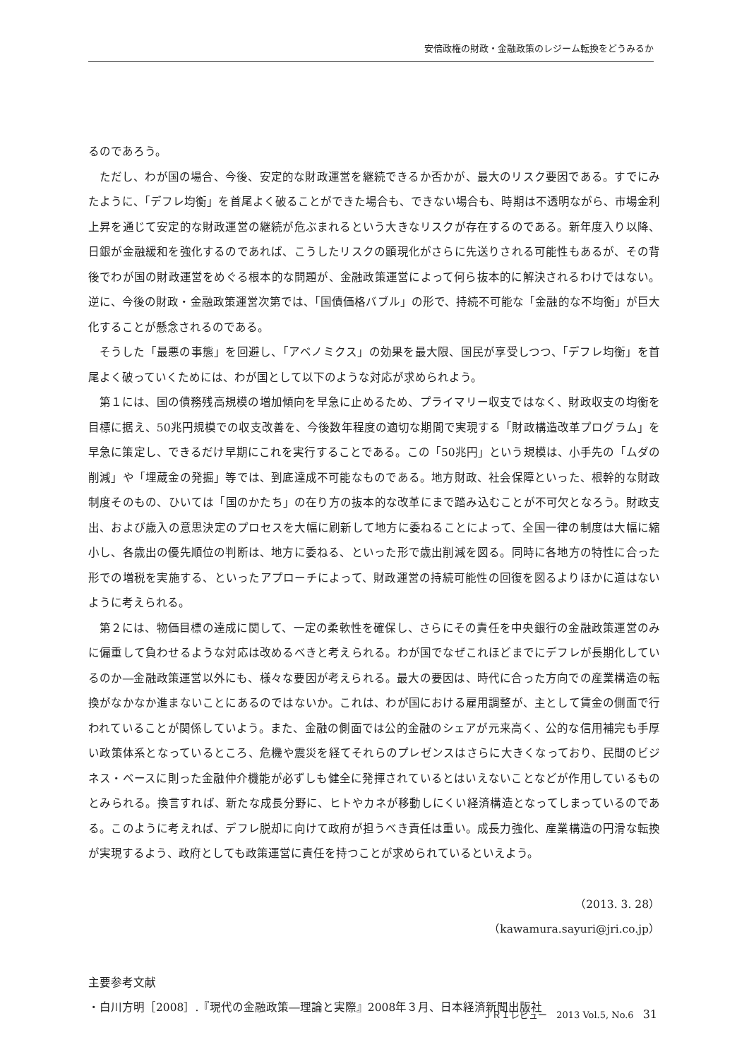安倍政権の財政・金融政策のレジーム転換をどうみるか
るのであろう。
ただし、わが国の場合、今後、安定的な財政運営を継続できるか否かが、最大のリスク要因である。すでにみたように、「デフレ均衡」を首尾よく破ることができた場合も、できない場合も、時期は不透明ながら、市場金利上昇を通じて安定的な財政運営の継続が危ぶまれるという大きなリスクが存在するのである。新年度入り以降、日銀が金融緩和を強化するのであれば、こうしたリスクの顕現化がさらに先送りされる可能性もあるが、その背後でわが国の財政運営をめぐる根本的な問題が、金融政策運営によって何ら抜本的に解決されるわけではない。逆に、今後の財政・金融政策運営次第では、「国債価格バブル」の形で、持続不可能な「金融的な不均衡」が巨大化することが懸念されるのである。
そうした「最悪の事態」を回避し、「アベノミクス」の効果を最大限、国民が享受しつつ、「デフレ均衡」を首尾よく破っていくためには、わが国として以下のような対応が求められよう。
第１には、国の債務残高規模の増加傾向を早急に止めるため、プライマリー収支ではなく、財政収支の均衡を目標に据え、50兆円規模での収支改善を、今後数年程度の適切な期間で実現する「財政構造改革プログラム」を早急に策定し、できるだけ早期にこれを実行することである。この「50兆円」という規模は、小手先の「ムダの削減」や「埋蔵金の発掘」等では、到底達成不可能なものである。地方財政、社会保障といった、根幹的な財政制度そのもの、ひいては「国のかたち」の在り方の抜本的な改革にまで踏み込むことが不可欠となろう。財政支出、および歳入の意思決定のプロセスを大幅に刷新して地方に委ねることによって、全国一律の制度は大幅に縮小し、各歳出の優先順位の判断は、地方に委ねる、といった形で歳出削減を図る。同時に各地方の特性に合った形での増税を実施する、といったアプローチによって、財政運営の持続可能性の回復を図るよりほかに道はないように考えられる。
第２には、物価目標の達成に関して、一定の柔軟性を確保し、さらにその責任を中央銀行の金融政策運営のみに偏重して負わせるような対応は改めるべきと考えられる。わが国でなぜこれほどまでにデフレが長期化しているのか―金融政策運営以外にも、様々な要因が考えられる。最大の要因は、時代に合った方向での産業構造の転換がなかなか進まないことにあるのではないか。これは、わが国における雇用調整が、主として賃金の側面で行われていることが関係していよう。また、金融の側面では公的金融のシェアが元来高く、公的な信用補完も手厚い政策体系となっているところ、危機や震災を経てそれらのプレゼンスはさらに大きくなっており、民間のビジネス・ベースに則った金融仲介機能が必ずしも健全に発揮されているとはいえないことなどが作用しているものとみられる。換言すれば、新たな成長分野に、ヒトやカネが移動しにくい経済構造となってしまっているのである。このように考えれば、デフレ脱却に向けて政府が担うべき責任は重い。成長力強化、産業構造の円滑な転換が実現するよう、政府としても政策運営に責任を持つことが求められているといえよう。
（2013. 3. 28）
（kawamura.sayuri@jri.co.jp）
主要参考文献
・白川方明［2008］.『現代の金融政策―理論と実際』2008年３月、日本経済新聞出版社
ＪＲＩレビュー　2013 Vol.5, No.6　31